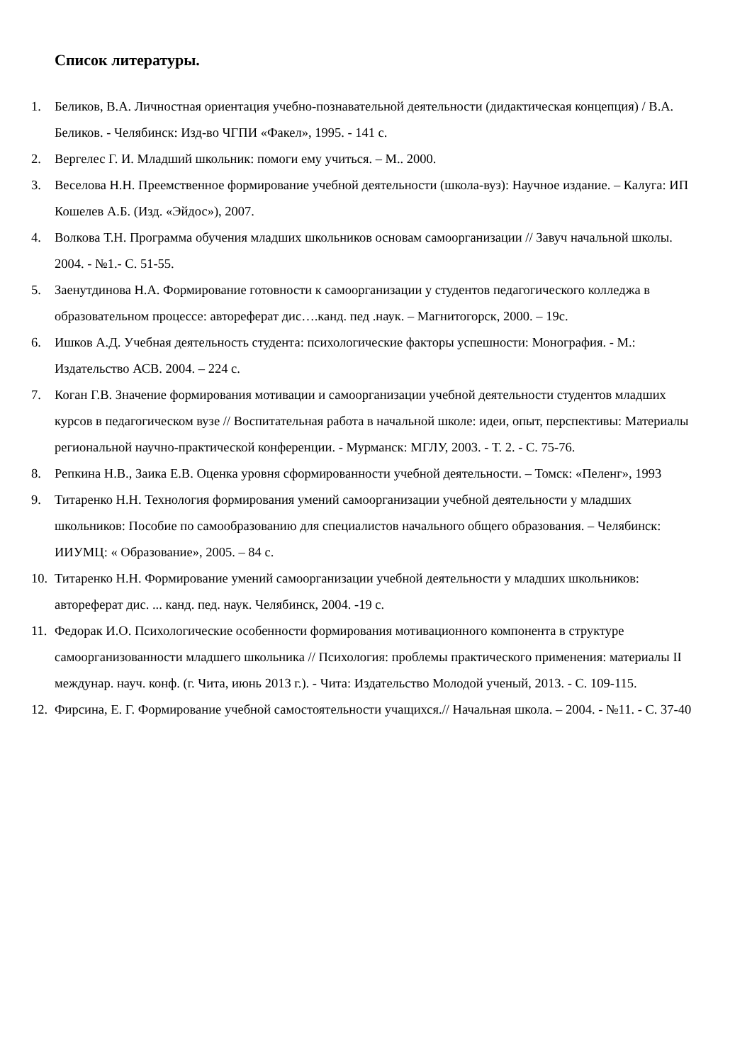Список литературы.
1. Беликов, В.А. Личностная ориентация учебно-познавательной деятельности (дидактическая концепция) / В.А. Беликов. - Челябинск: Изд-во ЧГПИ «Факел», 1995. - 141 с.
2. Вергелес Г. И. Младший школьник: помоги ему учиться. – М.. 2000.
3. Веселова Н.Н. Преемственное формирование учебной деятельности (школа-вуз): Научное издание. – Калуга: ИП Кошелев А.Б. (Изд. «Эйдос»), 2007.
4. Волкова Т.Н. Программа обучения младших школьников основам самоорганизации // Завуч начальной школы. 2004. - №1.- С. 51-55.
5. Заенутдинова Н.А. Формирование готовности к самоорганизации у студентов педагогического колледжа в образовательном процессе: автореферат дис….канд. пед .наук. – Магнитогорск, 2000. – 19с.
6. Ишков А.Д. Учебная деятельность студента: психологические факторы успешности: Монография. - М.: Издательство АСВ. 2004. – 224 с.
7. Коган Г.В. Значение формирования мотивации и самоорганизации учебной деятельности студентов младших курсов в педагогическом вузе // Воспитательная работа в начальной школе: идеи, опыт, перспективы: Материалы региональной научно-практической конференции. - Мурманск: МГЛУ, 2003. - Т. 2. - С. 75-76.
8. Репкина Н.В., Заика Е.В. Оценка уровня сформированности учебной деятельности. – Томск: «Пеленг», 1993
9. Титаренко Н.Н. Технология формирования умений самоорганизации учебной деятельности у младших школьников: Пособие по самообразованию для специалистов начального общего образования. – Челябинск: ИИУМЦ: « Образование», 2005. – 84 с.
10. Титаренко Н.Н. Формирование умений самоорганизации учебной деятельности у младших школьников: автореферат дис. ... канд. пед. наук. Челябинск, 2004. -19 с.
11. Федорак И.О. Психологические особенности формирования мотивационного компонента в структуре самоорганизованности младшего школьника // Психология: проблемы практического применения: материалы II междунар. науч. конф. (г. Чита, июнь 2013 г.). - Чита: Издательство Молодой ученый, 2013. - С. 109-115.
12. Фирсина, Е. Г. Формирование учебной самостоятельности учащихся.// Начальная школа. – 2004. - №11. - С. 37-40